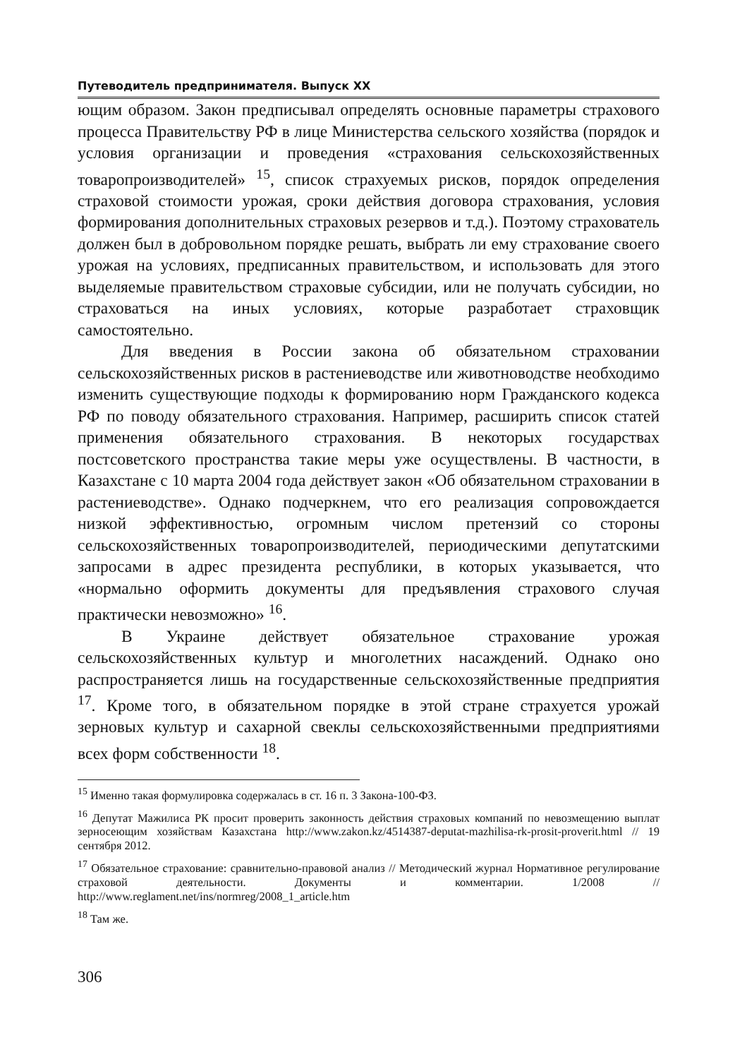Путеводитель предпринимателя. Выпуск XX
ющим образом. Закон предписывал определять основные параметры страхового процесса Правительству РФ в лице Министерства сельского хозяйства (порядок и условия организации и проведения «страхования сельскохозяйственных товаропроизводителей» <sup>15</sup>, список страхуемых рисков, порядок определения страховой стоимости урожая, сроки действия договора страхования, условия формирования дополнительных страховых резервов и т.д.). Поэтому страхователь должен был в добровольном порядке решать, выбрать ли ему страхование своего урожая на условиях, предписанных правительством, и использовать для этого выделяемые правительством страховые субсидии, или не получать субсидии, но страховаться на иных условиях, которые разработает страховщик самостоятельно.
Для введения в России закона об обязательном страховании сельскохозяйственных рисков в растениеводстве или животноводстве необходимо изменить существующие подходы к формированию норм Гражданского кодекса РФ по поводу обязательного страхования. Например, расширить список статей применения обязательного страхования. В некоторых государствах постсоветского пространства такие меры уже осуществлены. В частности, в Казахстане с 10 марта 2004 года действует закон «Об обязательном страховании в растениеводстве». Однако подчеркнем, что его реализация сопровождается низкой эффективностью, огромным числом претензий со стороны сельскохозяйственных товаропроизводителей, периодическими депутатскими запросами в адрес президента республики, в которых указывается, что «нормально оформить документы для предъявления страхового случая практически невозможно» <sup>16</sup>.
В Украине действует обязательное страхование урожая сельскохозяйственных культур и многолетних насаждений. Однако оно распространяется лишь на государственные сельскохозяйственные предприятия <sup>17</sup>. Кроме того, в обязательном порядке в этой стране страхуется урожай зерновых культур и сахарной свеклы сельскохозяйственными предприятиями всех форм собственности <sup>18</sup>.
<sup>15</sup> Именно такая формулировка содержалась в ст. 16 п. 3 Закона-100-ФЗ.
<sup>16</sup> Депутат Мажилиса РК просит проверить законность действия страховых компаний по невозмещению выплат зерносеющим хозяйствам Казахстана http://www.zakon.kz/4514387-deputat-mazhilisa-rk-prosit-proverit.html // 19 сентября 2012.
<sup>17</sup> Обязательное страхование: сравнительно-правовой анализ // Методический журнал Нормативное регулирование страховой деятельности. Документы и комментарии. 1/2008 // http://www.reglament.net/ins/normreg/2008_1_article.htm
<sup>18</sup> Там же.
306